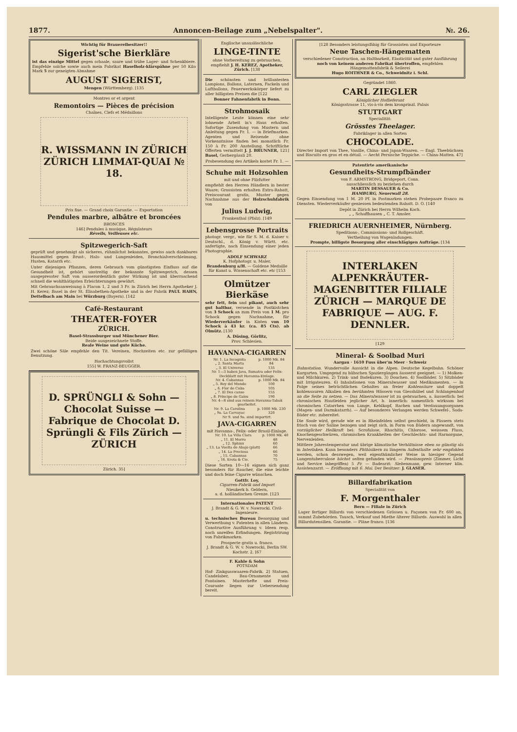1877. Annoncen-Beilage zum „Nebelspalter". №. 26.
Wichtig für Brauereibesitzer!!
Sigerist'sche Bierkläre
ist das einzige Mittel gegen schaale, saure und trübe Lager- und Schenkbiere. Empfehle solche sowie auch mein Fabrikat Haselholz-klärspähne per 50 Kilo Mark 5 zur geneigten Abnahme
AUGUST SIGERIST,
Mengen (Württemberg). [135
Montres or et argent
Remontoirs — Pièces de précision
Chaînes, Clefs et Médaillons
R. WISSMANN IN ZÜRICH ZÜRICH LIMMAT-QUAI № 18.
Prix fixe. — Grand choix Garantie. — Exportation
Pendules marbre, albâtre et broncées
BRONCES
146] Pendules à musique, Régulateurs
Réveils, Veilleuses etc.
Spitzwegerich-Saft
geprüft und genehmigt als sicheres, rühmlichst bekanntes, gewiss auch dankbares Hausmittel gegen Brust-, Hals- und Lungenleiden, Bronchialverschleimung, Husten, Katarrh etc.
Unter diejenigen Pflanzen, deren Gebrauch vom günstigsten Einfluss auf die Gesundheit ist, gehört unstreitig der bekannte Spitzwegerich, dessen ausgepresster Saft von ausserordentlich guter Wirkung ist und überraschend schnell die wohlthätigsten Erleichterungen gewährt.
Mit Gebrauchsanweisung à Flacon 1, 2 und 3 Fr. in Zürich bei Herrn Apotheker J. H. Kerez; Basel in der St. Elisabethen-Apotheke und in der Fabrik PAUL HAHN, Dettelbach am Main bei Würzburg (Bayern). [142
Café-Restaurant
THEATER-FOYER
ZÜRICH.
Basel-Strassburger und Münchener Bier.
Beide ausgezeichnete Stoffe.
Reale Weine und gute Küche.
Zwei schöne Säle empfehle den Tit. Vereinen, Hochzeiten etc. zur gefälligen Benutzung.
Hochachtungsvollst
155] W. FRANZ-BEUGGER.
D. SPRÜNGLI & Sohn — Chocolat Suisse — Fabrique de Chocolat D. Sprüngli & Fils Zürich — ZÜRICH
Zürich. 35]
Englische unauslöschliche
LINGE-TINTE
ohne Vorbereitung zu gebrauchen, empfiehlt J. H. KEREZ, Apotheker, Zürich. [138
Die schönsten und brillantesten Lampions, Ballons, Laternen, Fackeln und Luftballons, Feuerwerkskörper liefert zu aller billigsten Preisen die [122
Bonner Fahnenfabrik in Bonn.
Strohmosaik
Intelligente Leute können eine sehr lohnende Arbeit in's Haus erhalten. Sofortige Zusendung von Mustern und Anleitung gegen Fr. 1. — in Briefmarken. Agenten und Reisende ohne Vorkenntnisse finden bei monatlich Fr. 150 à Fr. 200 Anstellung. Schriftliche Offerten vermittelt J. J. BRUNNER, 121] Basel, Gerbergässli 20.
Probesendung des Artikels kostet Fr. 1. —
Schuhe mit Holzsohlen
mit und ohne Filzfutter
empfiehlt den Herren Händlern in bester Waare; Grossisten erhalten Extra-Rabatt, Preiscourant gratis, Muster gegen Nachnahme aus der Holzschuhfabrik von
Julius Ludwig,
Frankenthal (Pfalz). [149
Lebensgrosse Portraits
photogr. vergr., wie für S. M. d. Kaiser v. Deutschl., d. König v. Württ. etc. anfertigte, nach Einsendung einer jeden Photographie.
ADOLF SCHWARZ
K. Hofphotogr. u. Maler,
Brandenburg a/H. — Goldene Medaille für Kunst u. Wissenschaft etc. etc [153
Olmützer Bierkäse
sehr fett, fein und pikant, auch sehr gut haltbar, versende in Postkistchen von 3 Schock an zum Preis von 1 M. pro Schock gegen Nachnahme, für Wiederverkäufer in Kisten von 10 Schock à 43 kr. (ca. 85 Cts). ab Olmütz. [130
A. Düsing, Görlitz,
Prov. Schlesien.
HAVANNA-CIGARREN
| Nr. 1. La Incognita | p. 1000 Mk. 84 |
| „ 2. Santa Marta | 84 |
| „ 3. El Universo | 135 |
| Nr. 1—3 haben Java, Sumatra oder Felix-Deckblatt mit Havanna-Einlage. | |
| Nr. 4. Cabannas | p. 1000 Mk. 84 |
| „ 5. Rey del Mundo | 100 |
| „ 6. Flor de Cuba | 105 |
| „ 7. El Des canso | 155 |
| „ 8. Principe de Gales | 190 |
| Nr. 4—8 sind aus reinem Havanna-Tabak gearbeitet. | |
| Nr. 9. La Carolina | p. 1000 Mk. 230 |
| „ 9a. La Carvayac | 320 |
| Nr 9. und 9a. sind importirt. | |
JAVA-CIGARREN
mit Havanna-, Felix- oder Brasil-Einlage.
| Nr. 10. La Villa Clara | p. 1000 Mk. 40 |
| „ 11. El Morro | 48 |
| „ 12. Sphinx | 60 |
| „ 13. La Vuelta de Abajo (platt) | 66 |
| „ 14. La Preciosa | 66 |
| „ 15. Cabannas | 70 |
| „ 16. Erota & Cie. | 75 |
Diese Sorten 10—16 eignen sich ganz besonders für Raucher, die eine leichte und doch feine Cigarre wünschen.
Gottfr. Loy,
Cigarren-Fabrik und Import
Nieukerk b. Geldern,
a. d. holländischen Grenze. [123
Internationales PATENT
J. Brandt & G. W. v. Nawrocki. Civil-Ingenieure.
u. technisches Bureau Besorgung und Verwerthung v. Patenten in allen Ländern. Constructive Ausführung v. Ideen resp. noch unreifen Erfindungen. Registrirung von Fabrikmarken.
Prospecte gratis u. franco.
J. Brandt & G. W. v. Nawrocki, Berlin SW. Kochstr. 2. [67
F. Kahle & Sohn
POTSDAM
Hof- Zinkgusswaaren-Fabrik. 2] Statuen, Candelaber, Bau-Ornamente und Fontainen. Musterhefte und Preis-Courante liegen zur Uebersendung bereit.
[128 Besonders leistungsfähig für Grossisten und Exporteure
Neue Taschen-Hängematten
verschiedener Construction, an Haltbarkeit, Elasticität und guter Ausführung noch von keinem anderen Fabrikat übertroffen, empfehlen
Hängemattenfabrik & Seilerei
Hugo ROITHNER & Co., Schweidnitz i. Schl.
Gegründet 1860.
CARL ZIEGLER
Königlicher Hoflieferant
Königsstrasse 11, vis-à-vis dem kronprinzl. Palais
STUTTGART
Specialität:
Grösstes Theelager.
Fabriklager in allen Sorten
CHOCOLADE.
Directer Import von Thee, Vanille, China- und Japan-Waaren. — Engl. Theebüchsen und Biscuits en gros et en détail. — Aecht Persische Teppiche. — China-Matten. 47]
Patentirte amerikanische
Gesundheits-Strumpfbänder
von F. ARMSTRONG, Bridgeport, Conn.
ausschliesslich zu beziehen durch
MARTIN DESSAUER & Co.
HAMBURG, Neuerwall 28.
Gegen Einsendung von 1 M. 20 Pf. in Postmarken stehen Probepaare franco zu Diensten. Wiederverkäufer geniessen bedeutenden Rabatt. D. O. [140
Depôt in Zürich bei Herrn Wilhelm Koch.
„ „ Schaffhausen „ C. T. Amsler.
FRIEDRICH AUERNHEIMER, Nürnberg.
Speditions-, Commissions- und Rollgeschäft.
Vertheilung von Wagenladungen.
Prompte, billigste Besorgung aller einschlägigen Aufträge. [134
INTERLAKEN ALPENKRÄUTER-MAGENBITTER FILIALE ZÜRICH — MARQUE DE FABRIQUE — AUG. F. DENNLER.
[129
Mineral- & Soolbad Muri
Aargau · 1610 Fuss über'm Meer · Schweiz
Bahnstation. Wundervolle Aussicht in die Alpen. Deutsche Kegelbahn. Schöner Kurgarten. Umgegend zu hübschen Spaziergängen äusserst geeignet. — 1) Molken- und Milchkuren. 2) Trink- und Badekuren. 3) Douchen. 4) Soolbäder. 5) Sitzbäder mit Irrigateuren. 6) Inhalationen von Mineralwasser und Medikamenten. — In Folge seines beträchtlichen Gehaltes an freier Kohlensäure und doppelt kohlensauren Alkalien den berühmten Wässern von Giesshübel und Schlangenbad an die Seite zu setzen. — Das Mineralwasser ist zu gebrauchen, a. äusserlich: bei chronischen Hautleiden jeglicher Art, b. innerlich: namentlich wirksam bei chronischen Catarrhen von Lunge, Kehlkopf, Rachen und Verdauungsorganen (Magen- und Darmkatarrh). — Auf besonderes Verlangen werden Schwefel-, Soda-Bäder etc. zubereitet.
Die Soole wird, gerade wie es in Rheinfelden selbst geschieht, in Fässern stets frisch von der Saline bezogen und zeigt sich, in Form von Bädern angewandt, von vorzüglicher Heilkraft bei: Scrofulose, Rhachitis, Chlorose, weissem Fluss, Knochengeschwüren, chronischen Krankheiten der Geschlechts- und Harnorgane, Nervenleiden.
Mittlere Jahrestemperatur und übrige klimatische Verhältnisse eben so günstig als in Interlaken. Kann besonders Phthisikern zu längerm Aufenthalte sehr empfohlen werden, schon desswegen, weil eigenthümlicher Weise in hiesiger Gegend Lungentuberculose höchst selten gefunden wird. — Pensionspreis (Zimmer, Licht und Service inbegriffen) 5 Fr. — Badearzt: Siebenmann, gew. Interner klin. Assistenzarzt. — Eröffnung mit 6. Mai. Der Besitzer: J. GLASER.
Billardfabrikation
Specialität von
F. Morgenthaler
Bern — Filiale in Zürich
Lager fertiger Billards von verschiedenen Grössen u. Façonen von Fr. 600 an, sammt Zubehörden. Tausch, Verkauf und Miethe älterer Billards. Auswahl in allen Billardutensilien. Garantie. — Pläne franco. [136